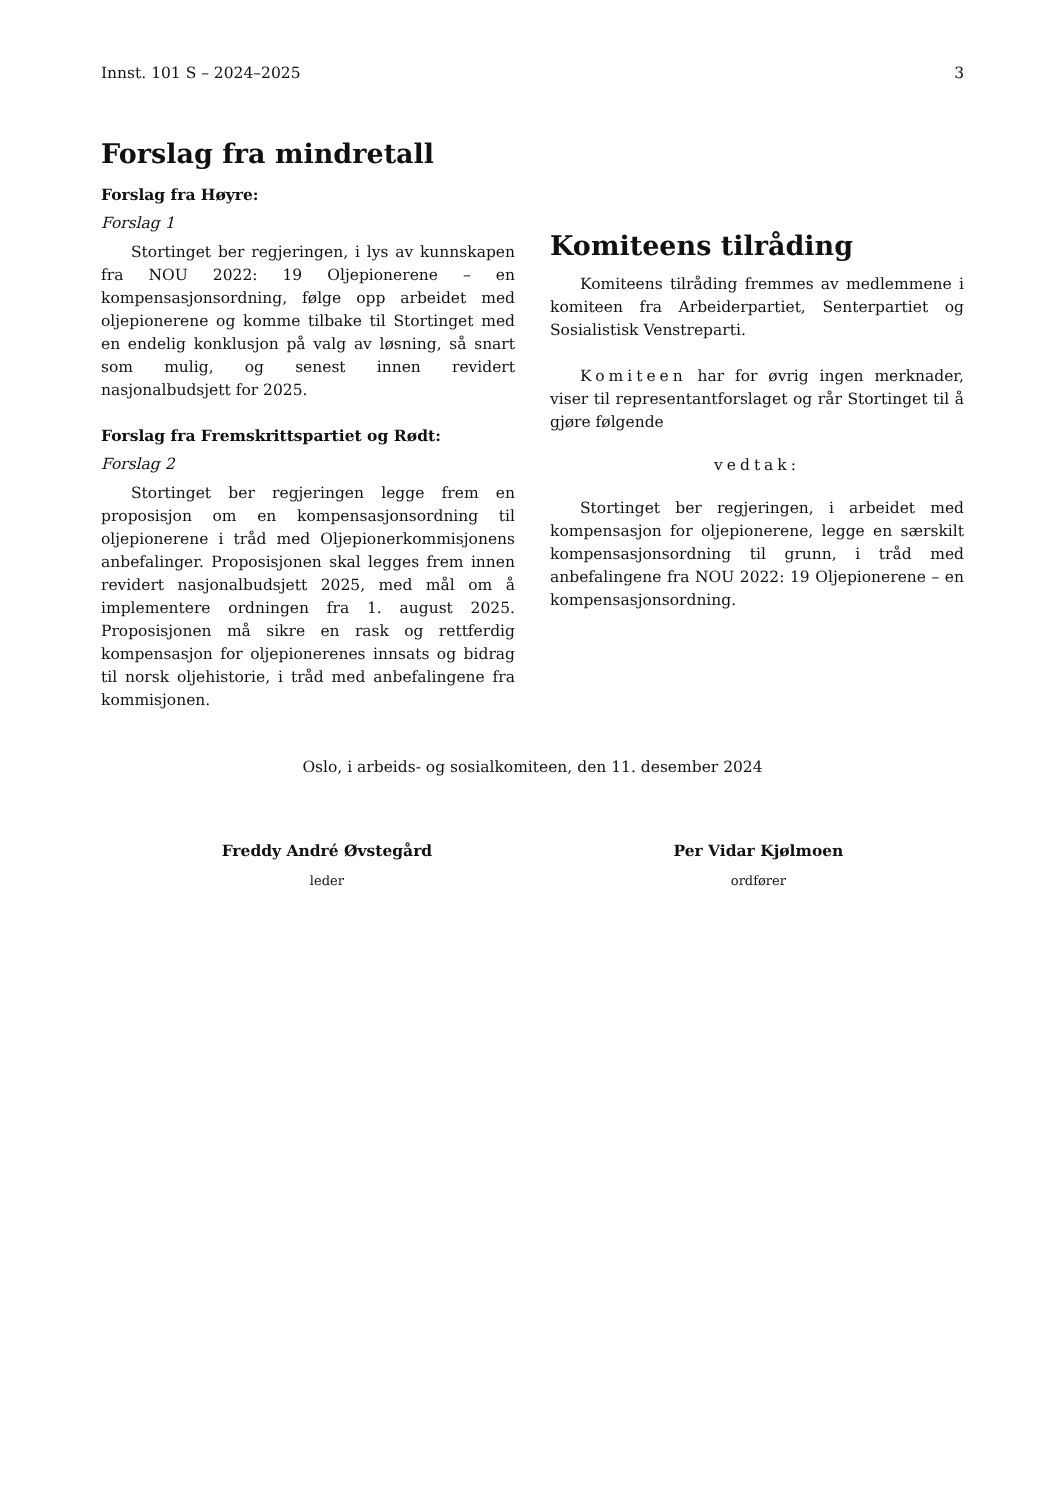Innst. 101 S – 2024–2025 3
Forslag fra mindretall
Forslag fra Høyre:
Forslag 1
Stortinget ber regjeringen, i lys av kunnskapen fra NOU 2022: 19 Oljepionerene – en kompensasjonsordning, følge opp arbeidet med oljepionerene og komme tilbake til Stortinget med en endelig konklusjon på valg av løsning, så snart som mulig, og senest innen revidert nasjonalbudsjett for 2025.
Forslag fra Fremskrittspartiet og Rødt:
Forslag 2
Stortinget ber regjeringen legge frem en proposisjon om en kompensasjonsordning til oljepionerene i tråd med Oljepionerkommisjonens anbefalinger. Proposisjonen skal legges frem innen revidert nasjonalbudsjett 2025, med mål om å implementere ordningen fra 1. august 2025. Proposisjonen må sikre en rask og rettferdig kompensasjon for oljepionerenes innsats og bidrag til norsk oljehistorie, i tråd med anbefalingene fra kommisjonen.
Komiteens tilråding
Komiteens tilråding fremmes av medlemmene i komiteen fra Arbeiderpartiet, Senterpartiet og Sosialistisk Venstreparti.
Komiteen har for øvrig ingen merknader, viser til representantforslaget og rår Stortinget til å gjøre følgende
vedtak:
Stortinget ber regjeringen, i arbeidet med kompensasjon for oljepionerene, legge en særskilt kompensasjonsordning til grunn, i tråd med anbefalingene fra NOU 2022: 19 Oljepionerene – en kompensasjonsordning.
Oslo, i arbeids- og sosialkomiteen, den 11. desember 2024
Freddy André Øvstegård
leder
Per Vidar Kjølmoen
ordfører